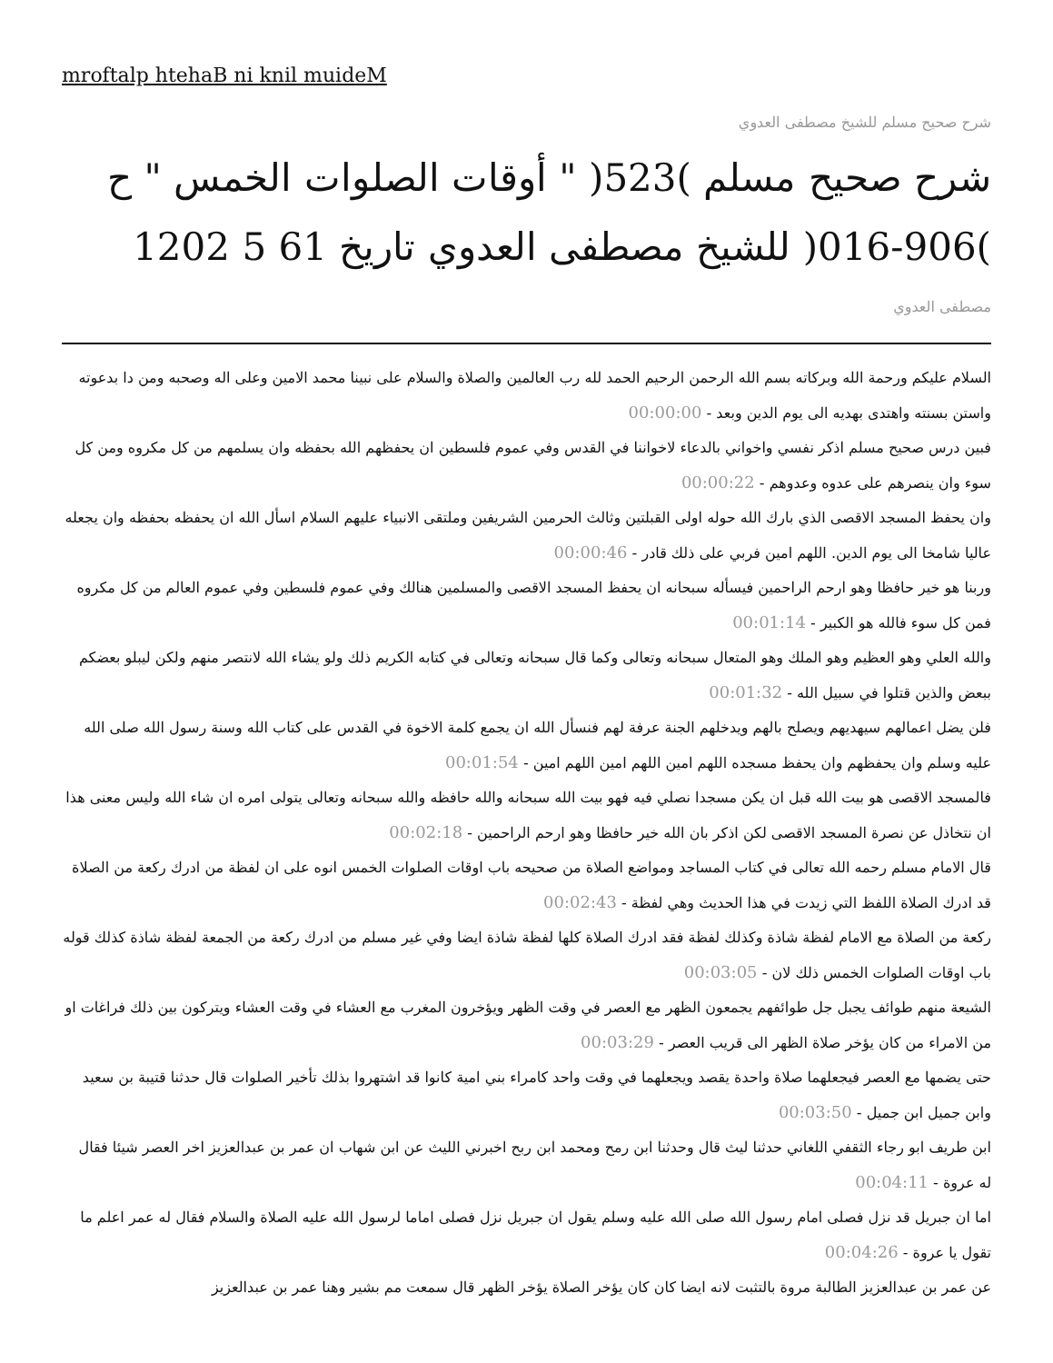mroftalp htehaB ni knil muideM
شرح صحيح مسلم للشيخ مصطفى العدوي
شرح صحيح مسلم )523( " أوقات الصلوات الخمس " ح )906-016( للشيخ مصطفى العدوي تاريخ 61 5 1202
مصطفى العدوي
السلام عليكم ورحمة الله وبركاته بسم الله الرحمن الرحيم الحمد لله رب العالمين والصلاة والسلام على نبينا محمد الامين وعلى اله وصحبه ومن دا بدعوته واستن بسنته واهتدى بهديه الى يوم الدين وبعد - 00:00:00
فبين درس صحيح مسلم اذكر نفسي واخواني بالدعاء لاخواننا في القدس وفي عموم فلسطين ان يحفظهم الله بحفظه وان يسلمهم من كل مكروه ومن كل سوء وان ينصرهم على عدوه وعدوهم - 00:00:22
وان يحفظ المسجد الاقصى الذي بارك الله حوله اولى القبلتين وثالث الحرمين الشريفين وملتقى الانبياء عليهم السلام اسأل الله ان يحفظه بحفظه وان يجعله عاليا شامخا الى يوم الدين. اللهم امين فربي على ذلك قادر - 00:00:46
وربنا هو خير حافظا وهو ارحم الراحمين فيسأله سبحانه ان يحفظ المسجد الاقصى والمسلمين هنالك وفي عموم فلسطين وفي عموم العالم من كل مكروه فمن كل سوء فالله هو الكبير - 00:01:14
والله العلي وهو العظيم وهو الملك وهو المتعال سبحانه وتعالى وكما قال سبحانه وتعالى في كتابه الكريم ذلك ولو يشاء الله لانتصر منهم ولكن ليبلو بعضكم ببعض والذين قتلوا في سبيل الله - 00:01:32
فلن يضل اعمالهم سيهديهم ويصلح بالهم ويدخلهم الجنة عرفة لهم فنسأل الله ان يجمع كلمة الاخوة في القدس على كتاب الله وسنة رسول الله صلى الله عليه وسلم وان يحفظهم وان يحفظ مسجده اللهم امين اللهم امين اللهم امين - 00:01:54
فالمسجد الاقصى هو بيت الله قبل ان يكن مسجدا نصلي فيه فهو بيت الله سبحانه والله حافظه والله سبحانه وتعالى يتولى امره ان شاء الله وليس معنى هذا ان نتخاذل عن نصرة المسجد الاقصى لكن اذكر بان الله خير حافظا وهو ارحم الراحمين - 00:02:18
قال الامام مسلم رحمه الله تعالى في كتاب المساجد ومواضع الصلاة من صحيحه باب اوقات الصلوات الخمس انوه على ان لفظة من ادرك ركعة من الصلاة قد ادرك الصلاة اللفظ التي زيدت في هذا الحديث وهي لفظة - 00:02:43
ركعة من الصلاة مع الامام لفظة شاذة وكذلك لفظة فقد ادرك الصلاة كلها لفظة شاذة ايضا وفي غير مسلم من ادرك ركعة من الجمعة لفظة شاذة كذلك قوله باب اوقات الصلوات الخمس ذلك لان - 00:03:05
الشيعة منهم طوائف يجبل جل طوائفهم يجمعون الظهر مع العصر في وقت الظهر ويؤخرون المغرب مع العشاء في وقت العشاء ويتركون بين ذلك فراغات او من الامراء من كان يؤخر صلاة الظهر الى قريب العصر - 00:03:29
حتى يضمها مع العصر فيجعلهما صلاة واحدة يقصد ويجعلهما في وقت واحد كامراء بني امية كانوا قد اشتهروا بذلك تأخير الصلوات قال حدثنا قتيبة بن سعيد وابن جميل ابن جميل - 00:03:50
ابن طريف ابو رجاء الثقفي اللغاني حدثنا ليث قال وحدثنا ابن رمح ومحمد ابن ربح اخبرني الليث عن ابن شهاب ان عمر بن عبدالعزيز اخر العصر شيئا فقال له عروة - 00:04:11
اما ان جبريل قد نزل فصلى امام رسول الله صلى الله عليه وسلم يقول ان جبريل نزل فصلى اماما لرسول الله عليه الصلاة والسلام فقال له عمر اعلم ما تقول يا عروة - 00:04:26
عن عمر بن عبدالعزيز الطالبة مروة بالتثبت لانه ايضا كان كان يؤخر الصلاة يؤخر الظهر قال سمعت مم بشير وهنا عمر بن عبدالعزيز